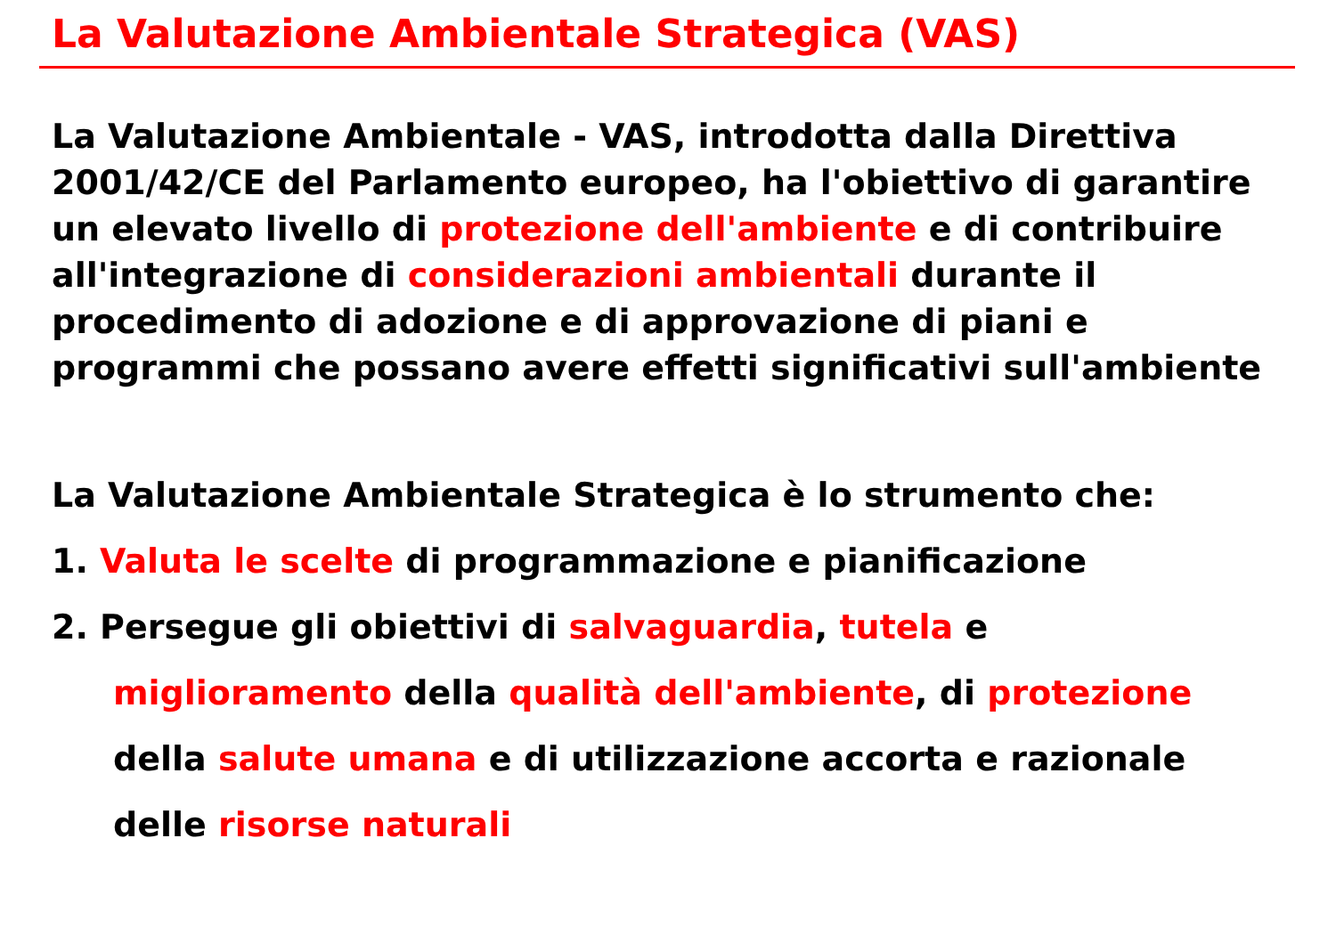La Valutazione Ambientale Strategica (VAS)
La Valutazione Ambientale - VAS, introdotta dalla Direttiva 2001/42/CE del Parlamento europeo, ha l'obiettivo di garantire un elevato livello di protezione dell'ambiente e di contribuire all'integrazione di considerazioni ambientali durante il procedimento di adozione e di approvazione di piani e programmi che possano avere effetti significativi sull'ambiente
La Valutazione Ambientale Strategica è lo strumento che:
1. Valuta le scelte di programmazione e pianificazione
2. Persegue gli obiettivi di salvaguardia, tutela e
miglioramento della qualità dell'ambiente, di protezione
della salute umana e di utilizzazione accorta e razionale
delle risorse naturali